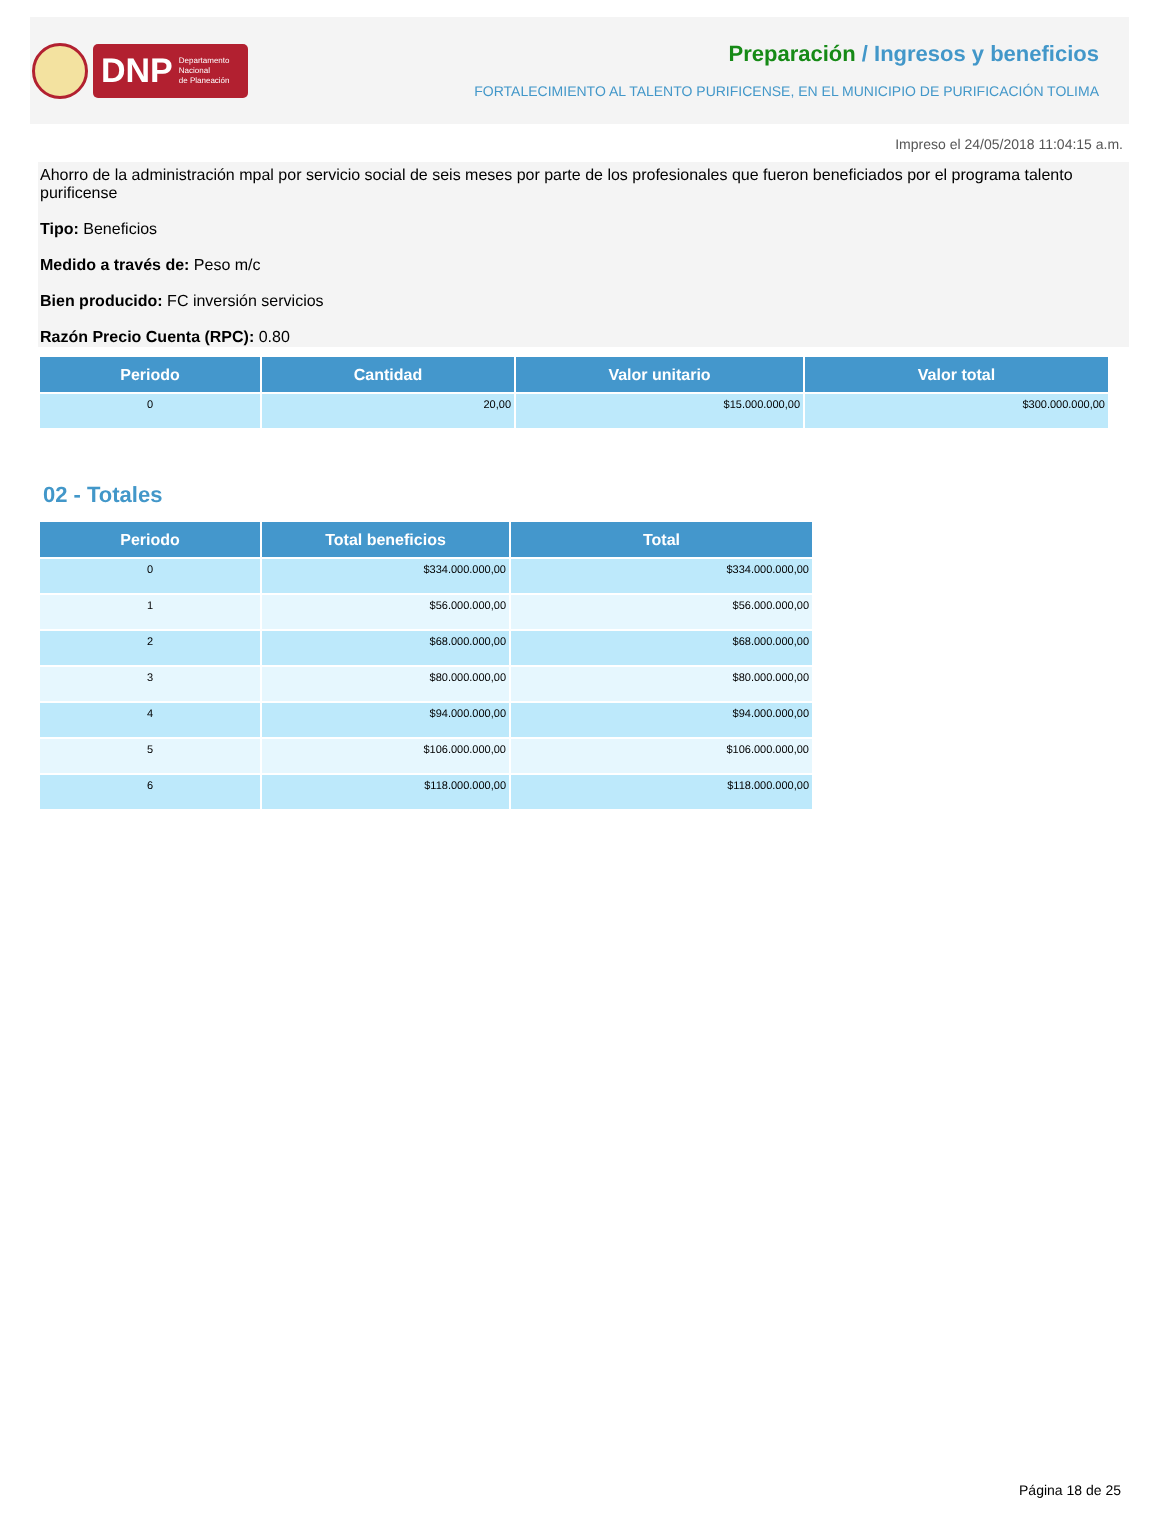DNP Departamento
Nacional
de Planeación
Preparación / Ingresos y beneficios
FORTALECIMIENTO AL TALENTO PURIFICENSE, EN EL MUNICIPIO DE PURIFICACIÓN TOLIMA
Impreso el 24/05/2018 11:04:15 a.m.
Ahorro de la administración mpal por servicio social de seis meses por parte de los profesionales que fueron beneficiados por el programa talento purificense
Tipo: Beneficios
Medido a través de: Peso m/c
Bien producido: FC inversión servicios
Razón Precio Cuenta (RPC): 0.80
| Periodo | Cantidad | Valor unitario | Valor total |
| --- | --- | --- | --- |
| 0 | 20,00 | $15.000.000,00 | $300.000.000,00 |
02 - Totales
| Periodo | Total beneficios | Total |
| --- | --- | --- |
| 0 | $334.000.000,00 | $334.000.000,00 |
| 1 | $56.000.000,00 | $56.000.000,00 |
| 2 | $68.000.000,00 | $68.000.000,00 |
| 3 | $80.000.000,00 | $80.000.000,00 |
| 4 | $94.000.000,00 | $94.000.000,00 |
| 5 | $106.000.000,00 | $106.000.000,00 |
| 6 | $118.000.000,00 | $118.000.000,00 |
Página 18 de 25